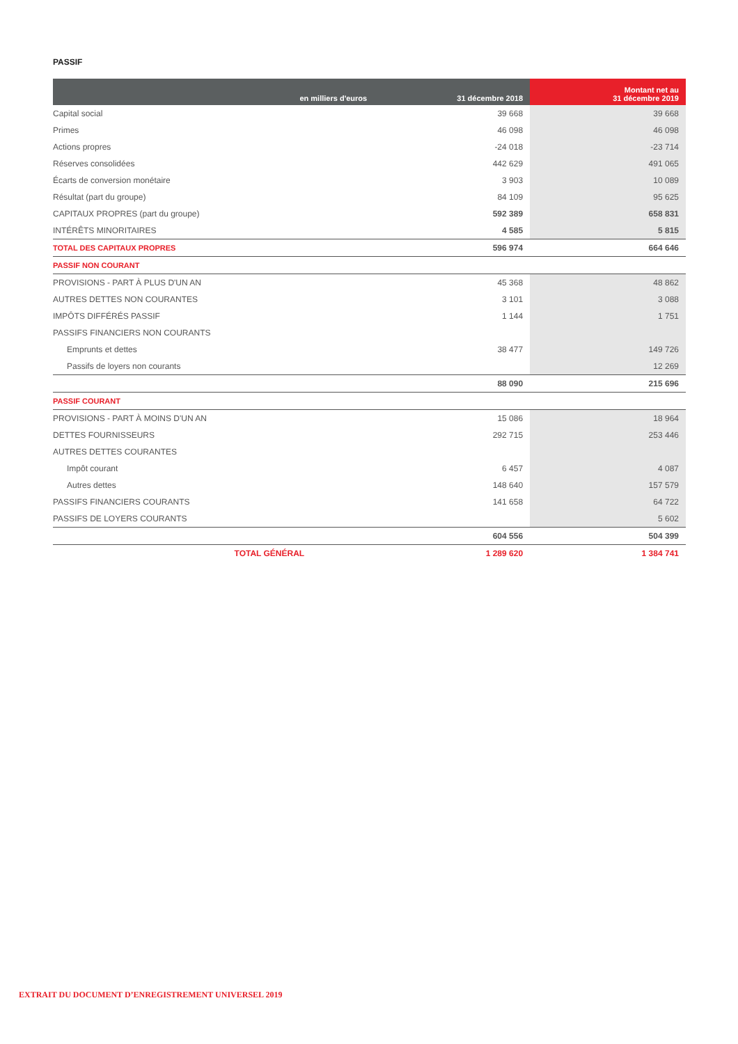PASSIF
| en milliers d'euros | | 31 décembre 2018 | Montant net au 31 décembre 2019 |
| --- | --- | --- | --- |
| Capital social | | 39 668 | 39 668 |
| Primes | | 46 098 | 46 098 |
| Actions propres | | -24 018 | -23 714 |
| Réserves consolidées | | 442 629 | 491 065 |
| Écarts de conversion monétaire | | 3 903 | 10 089 |
| Résultat (part du groupe) | | 84 109 | 95 625 |
| CAPITAUX PROPRES (part du groupe) | | 592 389 | 658 831 |
| INTÉRÊTS MINORITAIRES | | 4 585 | 5 815 |
| TOTAL DES CAPITAUX PROPRES | | 596 974 | 664 646 |
| PASSIF NON COURANT | | | |
| PROVISIONS - PART À PLUS D'UN AN | | 45 368 | 48 862 |
| AUTRES DETTES NON COURANTES | | 3 101 | 3 088 |
| IMPÔTS DIFFÉRÉS PASSIF | | 1 144 | 1 751 |
| PASSIFS FINANCIERS NON COURANTS | | | |
| Emprunts et dettes | | 38 477 | 149 726 |
| Passifs de loyers non courants | | | 12 269 |
| | | 88 090 | 215 696 |
| PASSIF COURANT | | | |
| PROVISIONS - PART À MOINS D'UN AN | | 15 086 | 18 964 |
| DETTES FOURNISSEURS | | 292 715 | 253 446 |
| AUTRES DETTES COURANTES | | | |
| Impôt courant | | 6 457 | 4 087 |
| Autres dettes | | 148 640 | 157 579 |
| PASSIFS FINANCIERS COURANTS | | 141 658 | 64 722 |
| PASSIFS DE LOYERS COURANTS | | | 5 602 |
| | | 604 556 | 504 399 |
| | TOTAL GÉNÉRAL | 1 289 620 | 1 384 741 |
EXTRAIT DU DOCUMENT D’ENREGISTREMENT UNIVERSEL 2019